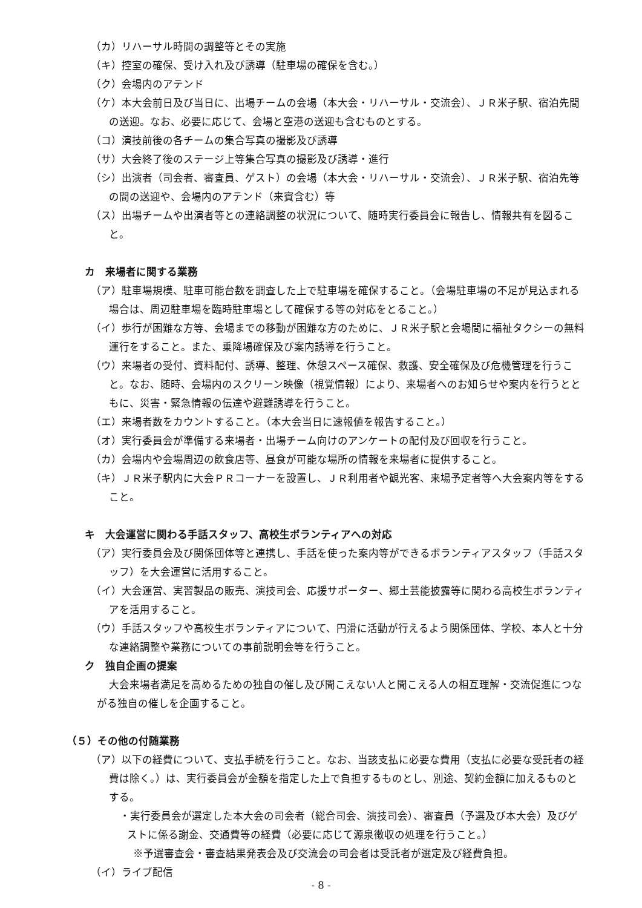（カ）リハーサル時間の調整等とその実施
（キ）控室の確保、受け入れ及び誘導（駐車場の確保を含む。）
（ク）会場内のアテンド
（ケ）本大会前日及び当日に、出場チームの会場（本大会・リハーサル・交流会）、ＪＲ米子駅、宿泊先間の送迎。なお、必要に応じて、会場と空港の送迎も含むものとする。
（コ）演技前後の各チームの集合写真の撮影及び誘導
（サ）大会終了後のステージ上等集合写真の撮影及び誘導・進行
（シ）出演者（司会者、審査員、ゲスト）の会場（本大会・リハーサル・交流会）、ＪＲ米子駅、宿泊先等の間の送迎や、会場内のアテンド（来賓含む）等
（ス）出場チームや出演者等との連絡調整の状況について、随時実行委員会に報告し、情報共有を図ること。
カ　来場者に関する業務
（ア）駐車場規模、駐車可能台数を調査した上で駐車場を確保すること。（会場駐車場の不足が見込まれる場合は、周辺駐車場を臨時駐車場として確保する等の対応をとること。）
（イ）歩行が困難な方等、会場までの移動が困難な方のために、ＪＲ米子駅と会場間に福祉タクシーの無料運行をすること。また、乗降場確保及び案内誘導を行うこと。
（ウ）来場者の受付、資料配付、誘導、整理、休憩スペース確保、救護、安全確保及び危機管理を行うこと。なお、随時、会場内のスクリーン映像（視覚情報）により、来場者へのお知らせや案内を行うとともに、災害・緊急情報の伝達や避難誘導を行うこと。
（エ）来場者数をカウントすること。（本大会当日に速報値を報告すること。）
（オ）実行委員会が準備する来場者・出場チーム向けのアンケートの配付及び回収を行うこと。
（カ）会場内や会場周辺の飲食店等、昼食が可能な場所の情報を来場者に提供すること。
（キ）ＪＲ米子駅内に大会ＰＲコーナーを設置し、ＪＲ利用者や観光客、来場予定者等へ大会案内等をすること。
キ　大会運営に関わる手話スタッフ、高校生ボランティアへの対応
（ア）実行委員会及び関係団体等と連携し、手話を使った案内等ができるボランティアスタッフ（手話スタッフ）を大会運営に活用すること。
（イ）大会運営、実習製品の販売、演技司会、応援サポーター、郷土芸能披露等に関わる高校生ボランティアを活用すること。
（ウ）手話スタッフや高校生ボランティアについて、円滑に活動が行えるよう関係団体、学校、本人と十分な連絡調整や業務についての事前説明会等を行うこと。
ク　独自企画の提案
大会来場者満足を高めるための独自の催し及び聞こえない人と聞こえる人の相互理解・交流促進につながる独自の催しを企画すること。
（５）その他の付随業務
（ア）以下の経費について、支払手続を行うこと。なお、当該支払に必要な費用（支払に必要な受託者の経費は除く。）は、実行委員会が金額を指定した上で負担するものとし、別途、契約金額に加えるものとする。
・実行委員会が選定した本大会の司会者（総合司会、演技司会）、審査員（予選及び本大会）及びゲストに係る謝金、交通費等の経費（必要に応じて源泉徴収の処理を行うこと。）
※予選審査会・審査結果発表会及び交流会の司会者は受託者が選定及び経費負担。
（イ）ライブ配信
- 8 -